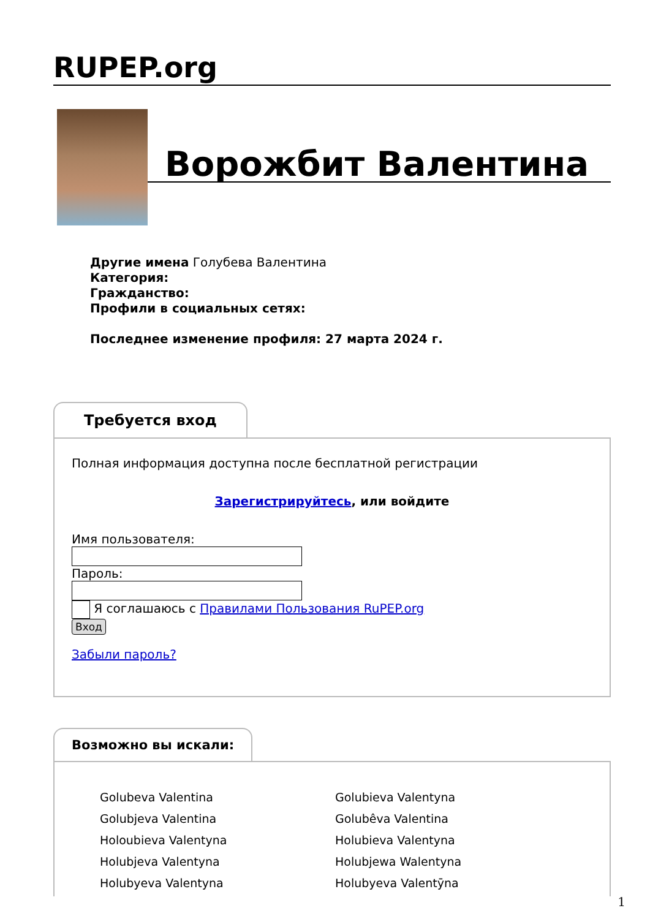RUPEP.org
Ворожбит Валентина
Другие имена Голубева Валентина
Категория:
Гражданство:
Профили в социальных сетях:
Последнее изменение профиля: 27 марта 2024 г.
Требуется вход
Полная информация доступна после бесплатной регистрации
Зарегистрируйтесь, или войдите
Имя пользователя:
Пароль:
Я соглашаюсь с Правилами Пользования RuPEP.org
Вход
Забыли пароль?
Возможно вы искали:
Golubeva Valentina
Golubieva Valentyna
Golubjeva Valentina
Golubêva Valentina
Holoubieva Valentyna
Holubieva Valentyna
Holubjeva Valentyna
Holubjewa Walentyna
Holubyeva Valentyna
Holubyeva Valentȳna
1